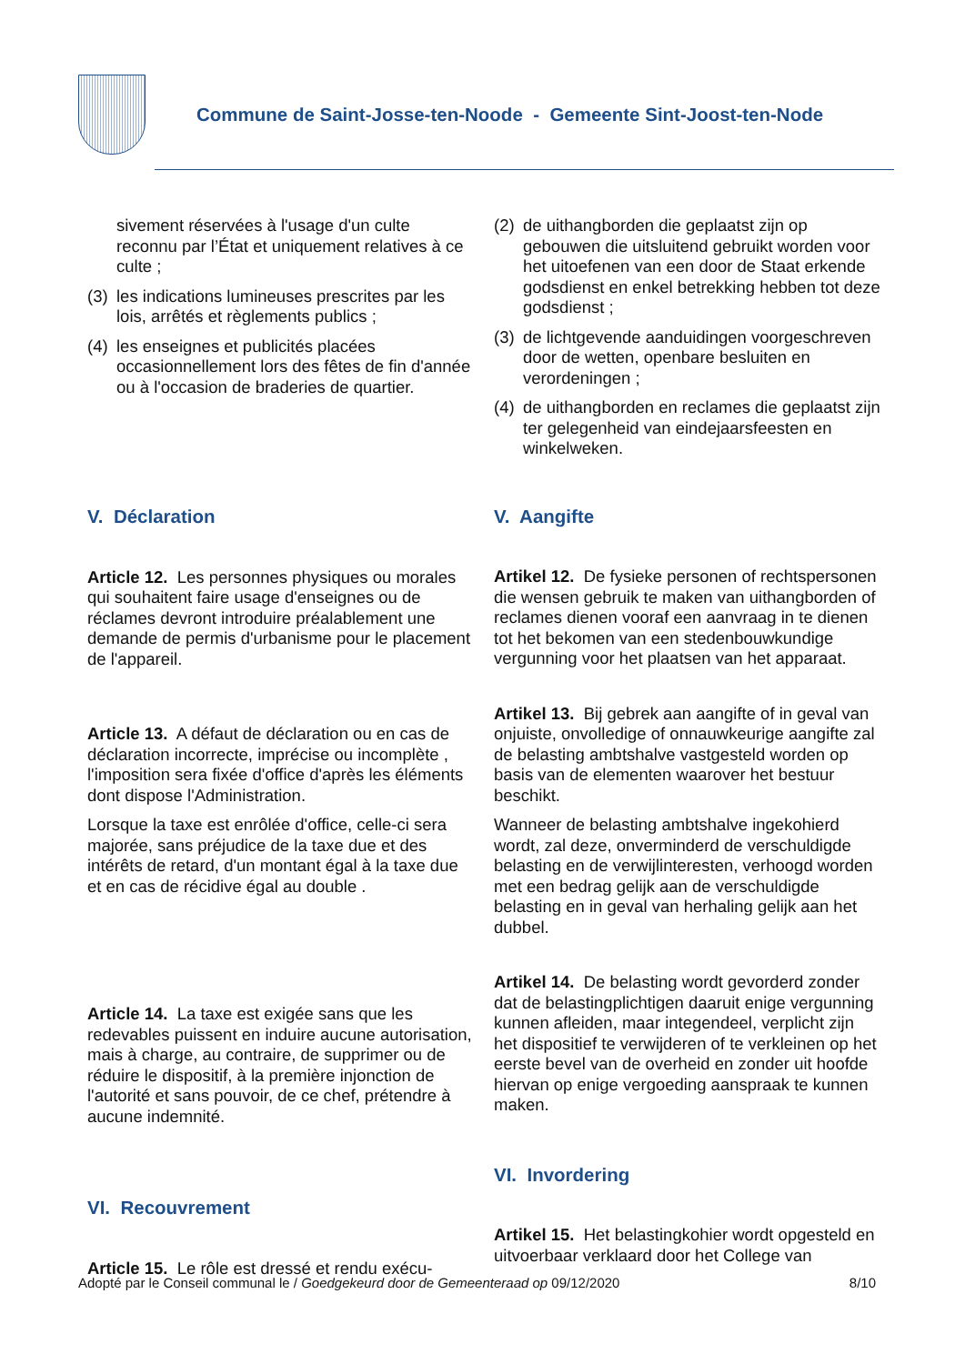Commune de Saint-Josse-ten-Noode - Gemeente Sint-Joost-ten-Node
sivement réservées à l'usage d'un culte reconnu par l’État et uniquement relatives à ce culte ;
(3) les indications lumineuses prescrites par les lois, arrêtés et règlements publics ;
(4) les enseignes et publicités placées occasionnellement lors des fêtes de fin d'année ou à l'occasion de braderies de quartier.
V. Déclaration
Article 12. Les personnes physiques ou morales qui souhaitent faire usage d'enseignes ou de réclames devront introduire préalablement une demande de permis d'urbanisme pour le placement de l'appareil.
Article 13. A défaut de déclaration ou en cas de déclaration incorrecte, imprécise ou incomplète , l'imposition sera fixée d'office d'après les éléments dont dispose l'Administration.
Lorsque la taxe est enrôlée d'office, celle-ci sera majorée, sans préjudice de la taxe due et des intérêts de retard, d'un montant égal à la taxe due et en cas de récidive égal au double .
Article 14. La taxe est exigée sans que les redevables puissent en induire aucune autorisation, mais à charge, au contraire, de supprimer ou de réduire le dispositif, à la première injonction de l'autorité et sans pouvoir, de ce chef, prétendre à aucune indemnité.
VI. Recouvrement
Article 15. Le rôle est dressé et rendu exécu-
(2) de uithangborden die geplaatst zijn op gebouwen die uitsluitend gebruikt worden voor het uitoefenen van een door de Staat erkende godsdienst en enkel betrekking hebben tot deze godsdienst ;
(3) de lichtgevende aanduidingen voorgeschreven door de wetten, openbare besluiten en verordeningen ;
(4) de uithangborden en reclames die geplaatst zijn ter gelegenheid van eindejaarsfeesten en winkelweken.
V. Aangifte
Artikel 12. De fysieke personen of rechtspersonen die wensen gebruik te maken van uithangborden of reclames dienen vooraf een aanvraag in te dienen tot het bekomen van een stedenbouwkundige vergunning voor het plaatsen van het apparaat.
Artikel 13. Bij gebrek aan aangifte of in geval van onjuiste, onvolledige of onnauwkeurige aangifte zal de belasting ambtshalve vastgesteld worden op basis van de elementen waarover het bestuur beschikt.
Wanneer de belasting ambtshalve ingekohierd wordt, zal deze, onverminderd de verschuldigde belasting en de verwijlinteresten, verhoogd worden met een bedrag gelijk aan de verschuldigde belasting en in geval van herhaling gelijk aan het dubbel.
Artikel 14. De belasting wordt gevorderd zonder dat de belastingplichtigen daaruit enige vergunning kunnen afleiden, maar integendeel, verplicht zijn het dispositief te verwijderen of te verkleinen op het eerste bevel van de overheid en zonder uit hoofde hiervan op enige vergoeding aanspraak te kunnen maken.
VI. Invordering
Artikel 15. Het belastingkohier wordt opgesteld en uitvoerbaar verklaard door het College van
Adopté par le Conseil communal le / Goedgekeurd door de Gemeenteraad op 09/12/2020 8/10